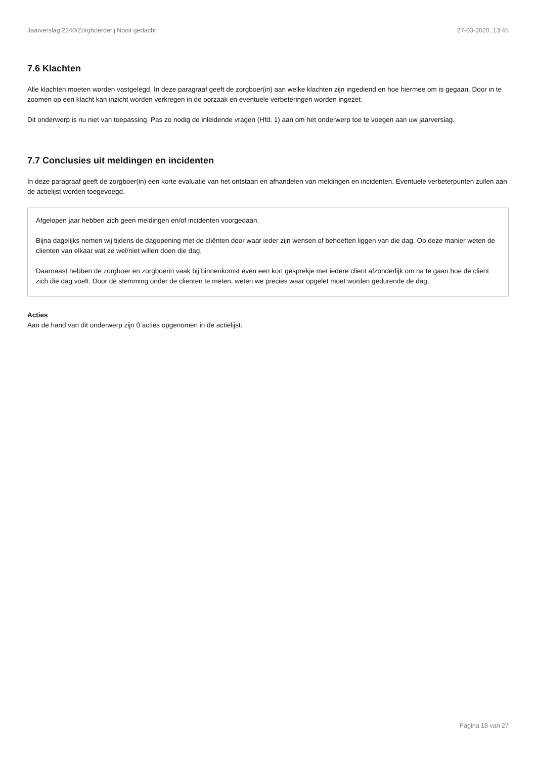Jaarverslag 2240/Zorgboerderij Nooit gedacht 27-03-2020, 13:45
7.6 Klachten
Alle klachten moeten worden vastgelegd. In deze paragraaf geeft de zorgboer(in) aan welke klachten zijn ingediend en hoe hiermee om is gegaan. Door in te zoomen op een klacht kan inzicht worden verkregen in de oorzaak en eventuele verbeteringen worden ingezet.
Dit onderwerp is nu niet van toepassing. Pas zo nodig de inleidende vragen (Hfd. 1) aan om het onderwerp toe te voegen aan uw jaarverslag.
7.7 Conclusies uit meldingen en incidenten
In deze paragraaf geeft de zorgboer(in) een korte evaluatie van het ontstaan en afhandelen van meldingen en incidenten. Eventuele verbeterpunten zullen aan de actielijst worden toegevoegd.
Afgelopen jaar hebben zich geen meldingen en/of incidenten voorgedaan.
Bijna dagelijks nemen wij tijdens de dagopening met de cliënten door waar ieder zijn wensen of behoeften liggen van die dag. Op deze manier weten de clienten van elkaar wat ze wel/niet willen doen die dag.
Daarnaast hebben de zorgboer en zorgboerin vaak bij binnenkomst even een kort gesprekje met iedere client afzonderlijk om na te gaan hoe de client zich die dag voelt. Door de stemming onder de clienten te meten, weten we precies waar opgelet moet worden gedurende de dag.
Acties
Aan de hand van dit onderwerp zijn 0 acties opgenomen in de actielijst.
Pagina 18 van 27